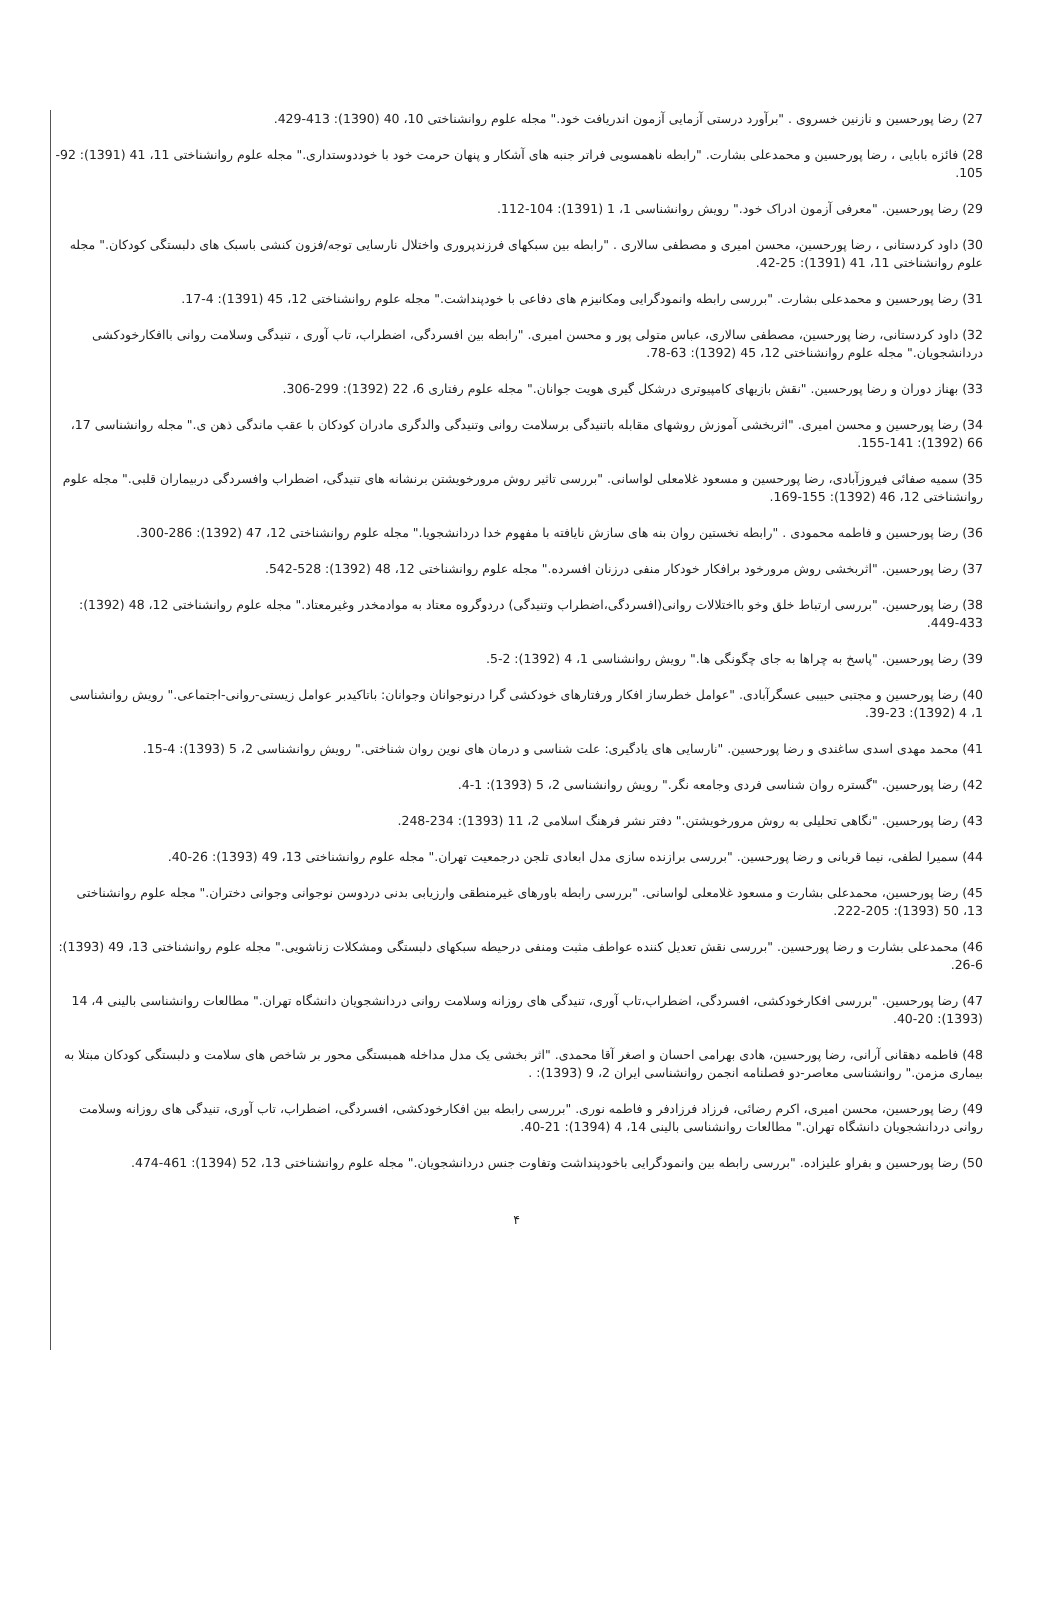27) رضا پورحسین و نازنین خسروی . "برآورد درستی آزمایی آزمون اندریافت خود." مجله علوم روانشناختی 10، 40 (1390): 413-429.
28) فائزه بابایی ، رضا پورحسین و محمدعلی بشارت. "رابطه ناهمسویی فراتر جنبه های آشکار و پنهان حرمت خود با خوددوستداری." مجله علوم روانشناختی 11، 41 (1391): 92-105.
29) رضا پورحسین. "معرفی آزمون ادراک خود." رویش روانشناسی 1، 1 (1391): 104-112.
30) داود کردستانی ، رضا پورحسین، محسن امیری و مصطفی سالاری . "رابطه بین سبکهای فرزندپروری واختلال نارسایی توجه/فزون کنشی باسبک های دلبستگی کودکان." مجله علوم روانشناختی 11، 41 (1391): 25-42.
31) رضا پورحسین و محمدعلی بشارت. "بررسی رابطه وانمودگرایی ومکانیزم های دفاعی با خودپنداشت." مجله علوم روانشناختی 12، 45 (1391): 4-17.
32) داود کردستانی، رضا پورحسین، مصطفی سالاری، عباس متولی پور و محسن امیری. "رابطه بین افسردگی، اضطراب، تاب آوری ، تنیدگی وسلامت روانی باافکارخودکشی دردانشجویان." مجله علوم روانشناختی 12، 45 (1392): 63-78.
33) بهناز دوران و رضا پورحسین. "نقش بازیهای کامپیوتری درشکل گیری هویت جوانان." مجله علوم رفتاری 6، 22 (1392): 299-306.
34) رضا پورحسین و محسن امیری. "اثربخشی آموزش روشهای مقابله باتنیدگی برسلامت روانی وتنیدگی والدگری مادران کودکان با عقب ماندگی ذهن ی." مجله روانشناسی 17، 66 (1392): 141-155.
35) سمیه صفائی فیروزآبادی، رضا پورحسین و مسعود غلامعلی لواسانی. "بررسی تاثیر روش مرورخویشتن برنشانه های تنیدگی، اضطراب وافسردگی دربیماران قلبی." مجله علوم روانشناختی 12، 46 (1392): 155-169.
36) رضا پورحسین و فاطمه محمودی . "رابطه نخستین روان بنه های سازش نایافته با مفهوم خدا دردانشجویا." مجله علوم روانشناختی 12، 47 (1392): 286-300.
37) رضا پورحسین. "اثربخشی روش مرورخود برافکار خودکار منفی درزنان افسرده." مجله علوم روانشناختی 12، 48 (1392): 528-542.
38) رضا پورحسین. "بررسی ارتباط خلق وخو بااختلالات روانی(افسردگی،اضطراب وتنیدگی) دردوگروه معتاد به موادمخدر وغیرمعتاد." مجله علوم روانشناختی 12، 48 (1392): 433-449.
39) رضا پورحسین. "پاسخ به چراها به جای چگونگی ها." رویش روانشناسی 1، 4 (1392): 2-5.
40) رضا پورحسین و مجتبی حبیبی عسگرآبادی. "عوامل خطرساز افکار ورفتارهای خودکشی گرا درنوجوانان وجوانان: باتاکیدبر عوامل زیستی-روانی-اجتماعی." رویش روانشناسی 1، 4 (1392): 23-39.
41) محمد مهدی اسدی ساغندی و رضا پورحسین. "نارسایی های یادگیری: علت شناسی و درمان های نوین روان شناختی." رویش روانشناسی 2، 5 (1393): 4-15.
42) رضا پورحسین. "گستره روان شناسی فردی وجامعه نگر." رویش روانشناسی 2، 5 (1393): 1-4.
43) رضا پورحسین. "نگاهی تحلیلی به روش مرورخویشتن." دفتر نشر فرهنگ اسلامی 2، 11 (1393): 234-248.
44) سمیرا لطفی، نیما قربانی و رضا پورحسین. "بررسی برازنده سازی مدل ابعادی تلجن درجمعیت تهران." مجله علوم روانشناختی 13، 49 (1393): 26-40.
45) رضا پورحسین، محمدعلی بشارت و مسعود غلامعلی لواسانی. "بررسی رابطه باورهای غیرمنطقی وارزیابی بدنی دردوسن نوجوانی وجوانی دختران." مجله علوم روانشناختی 13، 50 (1393): 205-222.
46) محمدعلی بشارت و رضا پورحسین. "بررسی نقش تعدیل کننده عواطف مثبت ومنفی درحیطه سبکهای دلبستگی ومشکلات زناشویی." مجله علوم روانشناختی 13، 49 (1393): 6-26.
47) رضا پورحسین. "بررسی افکارخودکشی، افسردگی، اضطراب،تاب آوری، تنیدگی های روزانه وسلامت روانی دردانشجویان دانشگاه تهران." مطالعات روانشناسی بالینی 4، 14 (1393): 20-40.
48) فاطمه دهقانی آرانی، رضا پورحسین، هادی بهرامی احسان و اصغر آقا محمدی. "اثر بخشی یک مدل مداخله همبستگی محور بر شاخص های سلامت و دلبستگی کودکان مبتلا به بیماری مزمن." روانشناسی معاصر-دو فصلنامه انجمن روانشناسی ایران 2، 9 (1393): .
49) رضا پورحسین، محسن امیری، اکرم رضائی، فرزاد فرزادفر و فاطمه نوری. "بررسی رابطه بین افکارخودکشی، افسردگی، اضطراب، تاب آوری، تنیدگی های روزانه وسلامت روانی دردانشجویان دانشگاه تهران." مطالعات روانشناسی بالینی 14، 4 (1394): 21-40.
50) رضا پورحسین و بفراو علیزاده. "بررسی رابطه بین وانمودگرایی باخودپنداشت وتفاوت جنس دردانشجویان." مجله علوم روانشناختی 13، 52 (1394): 461-474.
۴